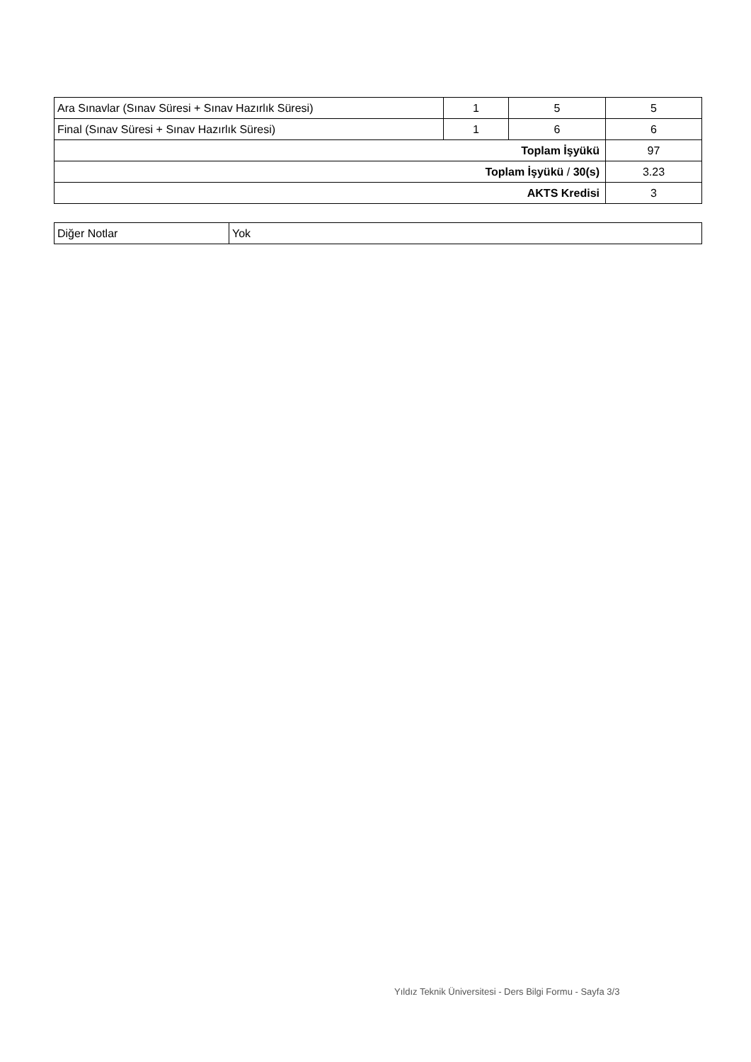| Ara Sınavlar (Sınav Süresi + Sınav Hazırlık Süresi) | 1 | 5 | 5 |
| Final (Sınav Süresi + Sınav Hazırlık Süresi) | 1 | 6 | 6 |
| Toplam İşyükü | | | 97 |
| Toplam İşyükü / 30(s) | | | 3.23 |
| AKTS Kredisi | | | 3 |
| Diğer Notlar | Yok |
Yıldız Teknik Üniversitesi - Ders Bilgi Formu - Sayfa 3/3